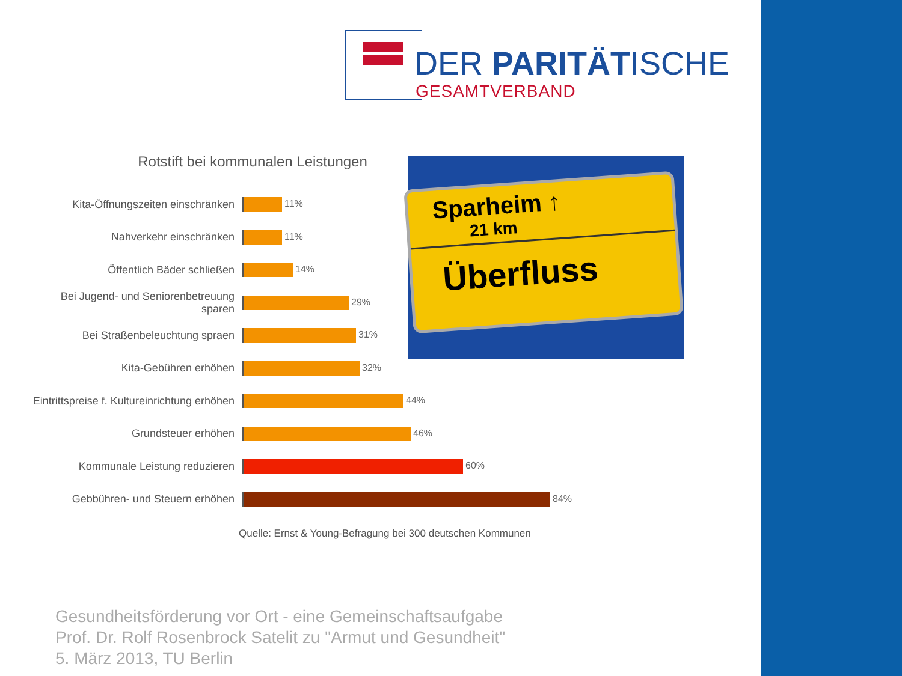DER PARITÄTISCHE
GESAMTVERBAND
Rotstift bei kommunalen Leistungen
Kita-Öffnungszeiten einschränken
11%
Nahverkehr einschränken
11%
Öffentlich Bäder schließen
14%
Bei Jugend- und Seniorenbetreuung sparen
29%
Bei Straßenbeleuchtung spraen
31%
Kita-Gebühren erhöhen
32%
Eintrittspreise f. Kultureinrichtung erhöhen
44%
Grundsteuer erhöhen
46%
Kommunale Leistung reduzieren
60%
Gebbühren- und Steuern erhöhen
84%
Quelle: Ernst & Young-Befragung bei 300 deutschen Kommunen
Sparheim ↑
21 km
Überfluss
Gesundheitsförderung vor Ort - eine Gemeinschaftsaufgabe
Prof. Dr. Rolf Rosenbrock Satelit zu "Armut und Gesundheit"
5. März 2013, TU Berlin